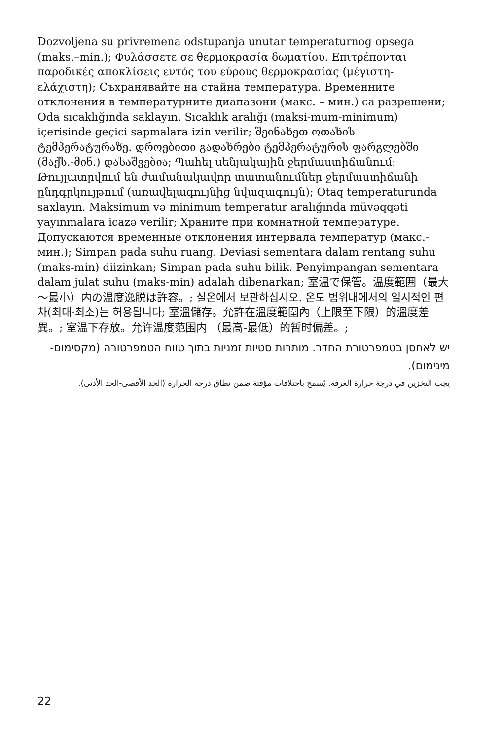Dozvoljena su privremena odstupanja unutar temperaturnog opsega (maks.–min.); Φυλάσσετε σε θερμοκρασία δωματίου. Επιτρέπονται παροδικές αποκλίσεις εντός του εύρους θερμοκρασίας (μέγιστη-ελάχιστη); Съхранявайте на стайна температура. Временните отклонения в температурните диапазони (макс. – мин.) са разрешени; Oda sıcaklığında saklayın. Sıcaklık aralığı (maksi-mum-minimum) içerisinde geçici sapmalara izin verilir; შეინახეთ ოთახის ტემპერატურაზე. დროებითი გადახრები ტემპერატურის ფარგლებში (მაქს.-მინ.) დასაშვებია; Պահել սենյակային ջերմաստիճանում: Թույլատրվում են ժամանակավոր տատանումներ ջերմաստիճանի ընդգրկույթում (առավելագույնից նվազագույն); Otaq temperaturunda saxlayın. Maksimum və minimum temperatur aralığında müvəqqəti yayınmalara icazə verilir; Храните при комнатной температуре. Допускаются временные отклонения интервала температур (макс.-мин.); Simpan pada suhu ruang. Deviasi sementara dalam rentang suhu (maks-min) diizinkan; Simpan pada suhu bilik. Penyimpangan sementara dalam julat suhu (maks-min) adalah dibenarkan; 室温で保管。温度範囲（最大～最小）内の温度逸脱は許容。; 실온에서 보관하십시오. 온도 범위내에서의 일시적인 편차(최대-최소)는 허용됩니다; 室溫儲存。允許在溫度範圍內（上限至下限）的溫度差異。; 室温下存放。允许温度范围内 （最高-最低）的暂时偏差。;
יש לאחסן בטמפרטורת החדר. מותרות סטיות זמניות בתוך טווח הטמפרטורה (מקסימום-מינימום).
يجب التخزين في درجة حرارة الغرفة. يُسمح باختلافات مؤقتة ضمن نطاق درجة الحرارة (الحد الأقصى-الحد الأدنى).
22